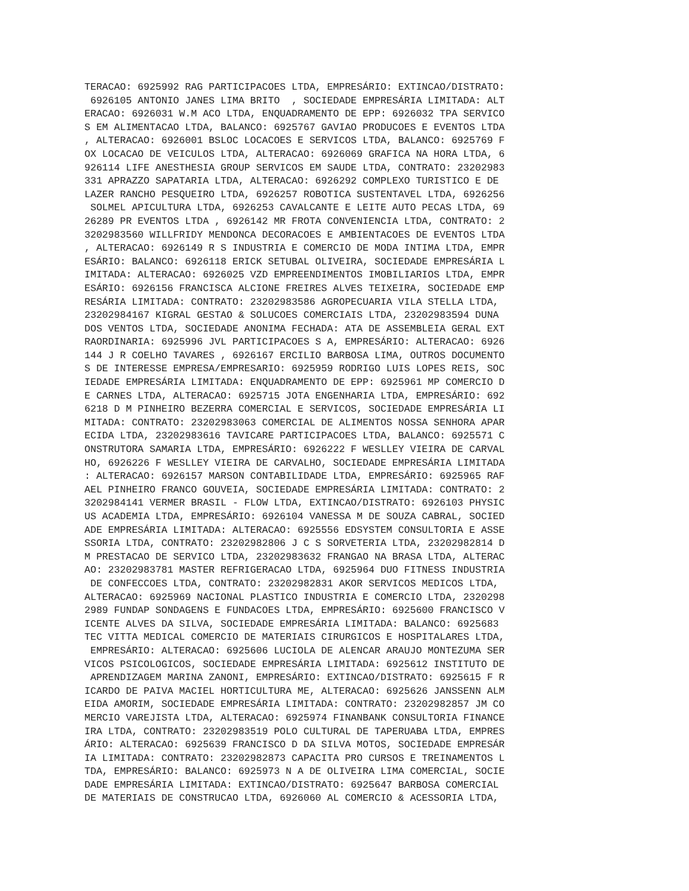TERACAO: 6925992 RAG PARTICIPACOES LTDA, EMPRESÁRIO: EXTINCAO/DISTRATO:
 6926105 ANTONIO JANES LIMA BRITO  , SOCIEDADE EMPRESÁRIA LIMITADA: ALT
ERACAO: 6926031 W.M ACO LTDA, ENQUADRAMENTO DE EPP: 6926032 TPA SERVICO
S EM ALIMENTACAO LTDA, BALANCO: 6925767 GAVIAO PRODUCOES E EVENTOS LTDA
, ALTERACAO: 6926001 BSLOC LOCACOES E SERVICOS LTDA, BALANCO: 6925769 F
OX LOCACAO DE VEICULOS LTDA, ALTERACAO: 6926069 GRAFICA NA HORA LTDA, 6
926114 LIFE ANESTHESIA GROUP SERVICOS EM SAUDE LTDA, CONTRATO: 23202983
331 APRAZZO SAPATARIA LTDA, ALTERACAO: 6926292 COMPLEXO TURISTICO E DE 
LAZER RANCHO PESQUEIRO LTDA, 6926257 ROBOTICA SUSTENTAVEL LTDA, 6926256
 SOLMEL APICULTURA LTDA, 6926253 CAVALCANTE E LEITE AUTO PECAS LTDA, 69
26289 PR EVENTOS LTDA , 6926142 MR FROTA CONVENIENCIA LTDA, CONTRATO: 2
3202983560 WILLFRIDY MENDONCA DECORACOES E AMBIENTACOES DE EVENTOS LTDA
, ALTERACAO: 6926149 R S INDUSTRIA E COMERCIO DE MODA INTIMA LTDA, EMPR
ESÁRIO: BALANCO: 6926118 ERICK SETUBAL OLIVEIRA, SOCIEDADE EMPRESÁRIA L
IMITADA: ALTERACAO: 6926025 VZD EMPREENDIMENTOS IMOBILIARIOS LTDA, EMPR
ESÁRIO: 6926156 FRANCISCA ALCIONE FREIRES ALVES TEIXEIRA, SOCIEDADE EMP
RESÁRIA LIMITADA: CONTRATO: 23202983586 AGROPECUARIA VILA STELLA LTDA, 
23202984167 KIGRAL GESTAO & SOLUCOES COMERCIAIS LTDA, 23202983594 DUNA 
DOS VENTOS LTDA, SOCIEDADE ANONIMA FECHADA: ATA DE ASSEMBLEIA GERAL EXT
RAORDINARIA: 6925996 JVL PARTICIPACOES S A, EMPRESÁRIO: ALTERACAO: 6926
144 J R COELHO TAVARES , 6926167 ERCILIO BARBOSA LIMA, OUTROS DOCUMENTO
S DE INTERESSE EMPRESA/EMPRESARIO: 6925959 RODRIGO LUIS LOPES REIS, SOC
IEDADE EMPRESÁRIA LIMITADA: ENQUADRAMENTO DE EPP: 6925961 MP COMERCIO D
E CARNES LTDA, ALTERACAO: 6925715 JOTA ENGENHARIA LTDA, EMPRESÁRIO: 692
6218 D M PINHEIRO BEZERRA COMERCIAL E SERVICOS, SOCIEDADE EMPRESÁRIA LI
MITADA: CONTRATO: 23202983063 COMERCIAL DE ALIMENTOS NOSSA SENHORA APAR
ECIDA LTDA, 23202983616 TAVICARE PARTICIPACOES LTDA, BALANCO: 6925571 C
ONSTRUTORA SAMARIA LTDA, EMPRESÁRIO: 6926222 F WESLLEY VIEIRA DE CARVAL
HO, 6926226 F WESLLEY VIEIRA DE CARVALHO, SOCIEDADE EMPRESÁRIA LIMITADA
: ALTERACAO: 6926157 MARSON CONTABILIDADE LTDA, EMPRESÁRIO: 6925965 RAF
AEL PINHEIRO FRANCO GOUVEIA, SOCIEDADE EMPRESÁRIA LIMITADA: CONTRATO: 2
3202984141 VERMER BRASIL - FLOW LTDA, EXTINCAO/DISTRATO: 6926103 PHYSIC
US ACADEMIA LTDA, EMPRESÁRIO: 6926104 VANESSA M DE SOUZA CABRAL, SOCIED
ADE EMPRESÁRIA LIMITADA: ALTERACAO: 6925556 EDSYSTEM CONSULTORIA E ASSE
SSORIA LTDA, CONTRATO: 23202982806 J C S SORVETERIA LTDA, 23202982814 D
M PRESTACAO DE SERVICO LTDA, 23202983632 FRANGAO NA BRASA LTDA, ALTERAC
AO: 23202983781 MASTER REFRIGERACAO LTDA, 6925964 DUO FITNESS INDUSTRIA
 DE CONFECCOES LTDA, CONTRATO: 23202982831 AKOR SERVICOS MEDICOS LTDA, 
ALTERACAO: 6925969 NACIONAL PLASTICO INDUSTRIA E COMERCIO LTDA, 2320298
2989 FUNDAP SONDAGENS E FUNDACOES LTDA, EMPRESÁRIO: 6925600 FRANCISCO V
ICENTE ALVES DA SILVA, SOCIEDADE EMPRESÁRIA LIMITADA: BALANCO: 6925683 
TEC VITTA MEDICAL COMERCIO DE MATERIAIS CIRURGICOS E HOSPITALARES LTDA,
 EMPRESÁRIO: ALTERACAO: 6925606 LUCIOLA DE ALENCAR ARAUJO MONTEZUMA SER
VICOS PSICOLOGICOS, SOCIEDADE EMPRESÁRIA LIMITADA: 6925612 INSTITUTO DE
 APRENDIZAGEM MARINA ZANONI, EMPRESÁRIO: EXTINCAO/DISTRATO: 6925615 F R
ICARDO DE PAIVA MACIEL HORTICULTURA ME, ALTERACAO: 6925626 JANSSENN ALM
EIDA AMORIM, SOCIEDADE EMPRESÁRIA LIMITADA: CONTRATO: 23202982857 JM CO
MERCIO VAREJISTA LTDA, ALTERACAO: 6925974 FINANBANK CONSULTORIA FINANCE
IRA LTDA, CONTRATO: 23202983519 POLO CULTURAL DE TAPERUABA LTDA, EMPRES
ÁRIO: ALTERACAO: 6925639 FRANCISCO D DA SILVA MOTOS, SOCIEDADE EMPRESÁR
IA LIMITADA: CONTRATO: 23202982873 CAPACITA PRO CURSOS E TREINAMENTOS L
TDA, EMPRESÁRIO: BALANCO: 6925973 N A DE OLIVEIRA LIMA COMERCIAL, SOCIE
DADE EMPRESÁRIA LIMITADA: EXTINCAO/DISTRATO: 6925647 BARBOSA COMERCIAL 
DE MATERIAIS DE CONSTRUCAO LTDA, 6926060 AL COMERCIO & ACESSORIA LTDA,